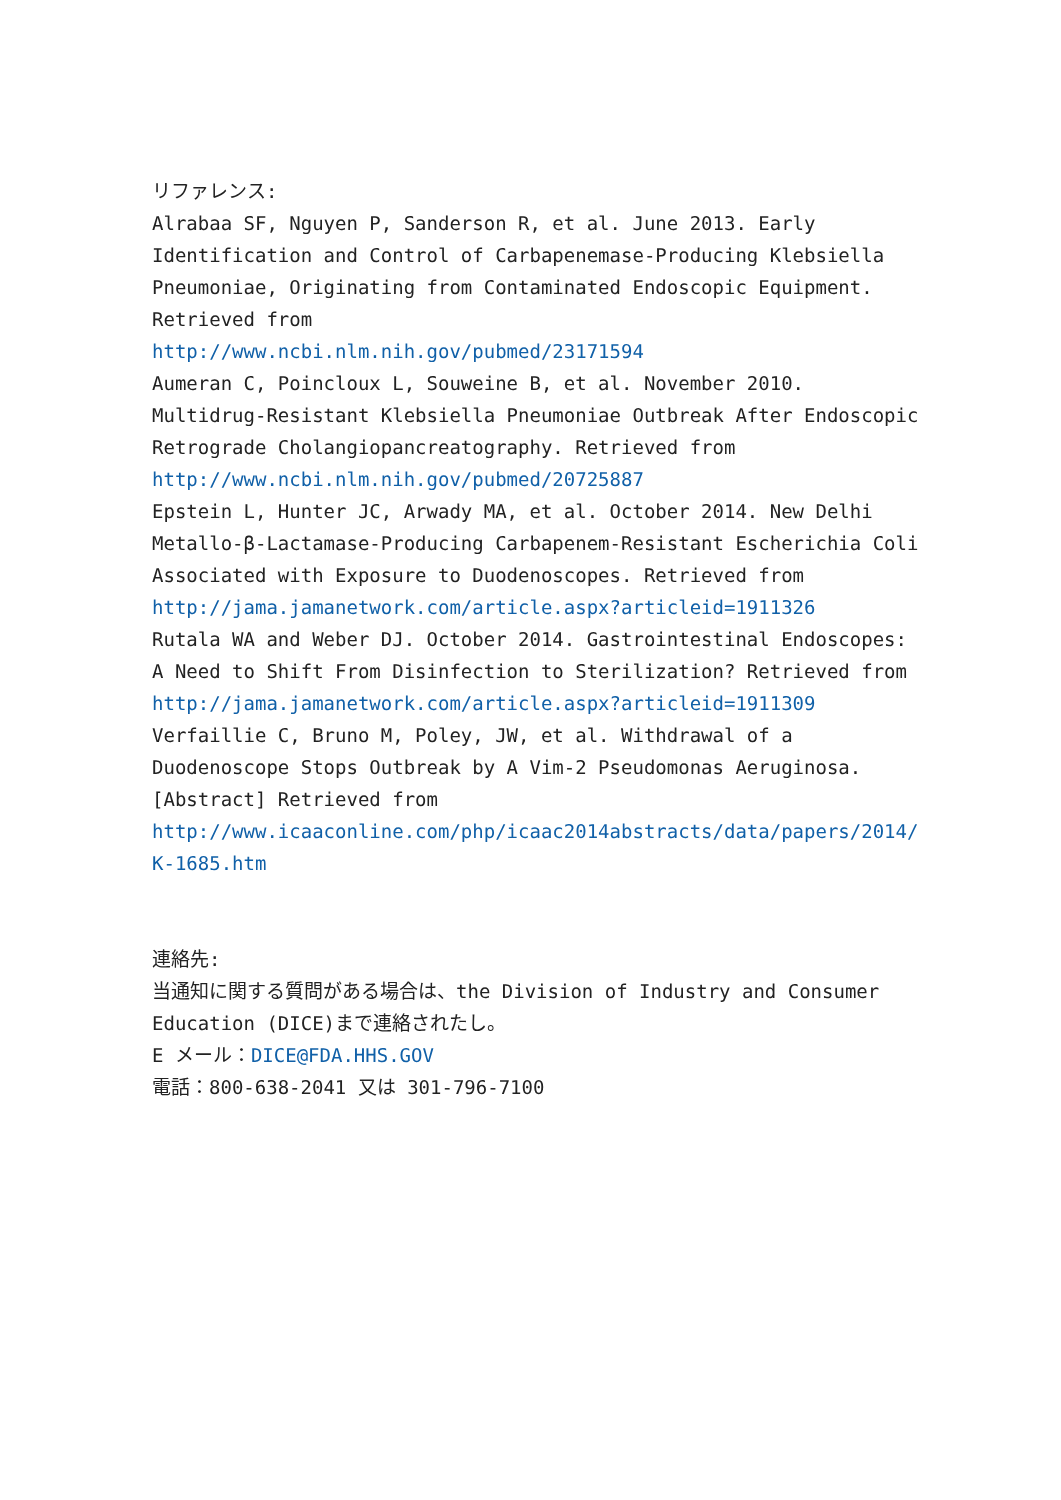リファレンス:
Alrabaa SF, Nguyen P, Sanderson R, et al. June 2013. Early Identification and Control of Carbapenemase-Producing Klebsiella Pneumoniae, Originating from Contaminated Endoscopic Equipment. Retrieved from
http://www.ncbi.nlm.nih.gov/pubmed/23171594
Aumeran C, Poincloux L, Souweine B, et al. November 2010. Multidrug-Resistant Klebsiella Pneumoniae Outbreak After Endoscopic Retrograde Cholangiopancreatography. Retrieved from
http://www.ncbi.nlm.nih.gov/pubmed/20725887
Epstein L, Hunter JC, Arwady MA, et al. October 2014. New Delhi Metallo-β-Lactamase-Producing Carbapenem-Resistant Escherichia Coli Associated with Exposure to Duodenoscopes. Retrieved from
http://jama.jamanetwork.com/article.aspx?articleid=1911326
Rutala WA and Weber DJ. October 2014. Gastrointestinal Endoscopes: A Need to Shift From Disinfection to Sterilization? Retrieved from
http://jama.jamanetwork.com/article.aspx?articleid=1911309
Verfaillie C, Bruno M, Poley, JW, et al. Withdrawal of a Duodenoscope Stops Outbreak by A Vim-2 Pseudomonas Aeruginosa. [Abstract] Retrieved from
http://www.icaaconline.com/php/icaac2014abstracts/data/papers/2014/K-1685.htm
連絡先:
当通知に関する質問がある場合は、the Division of Industry and Consumer Education (DICE)まで連絡されたし。
E メール：DICE@FDA.HHS.GOV
電話：800-638-2041 又は 301-796-7100